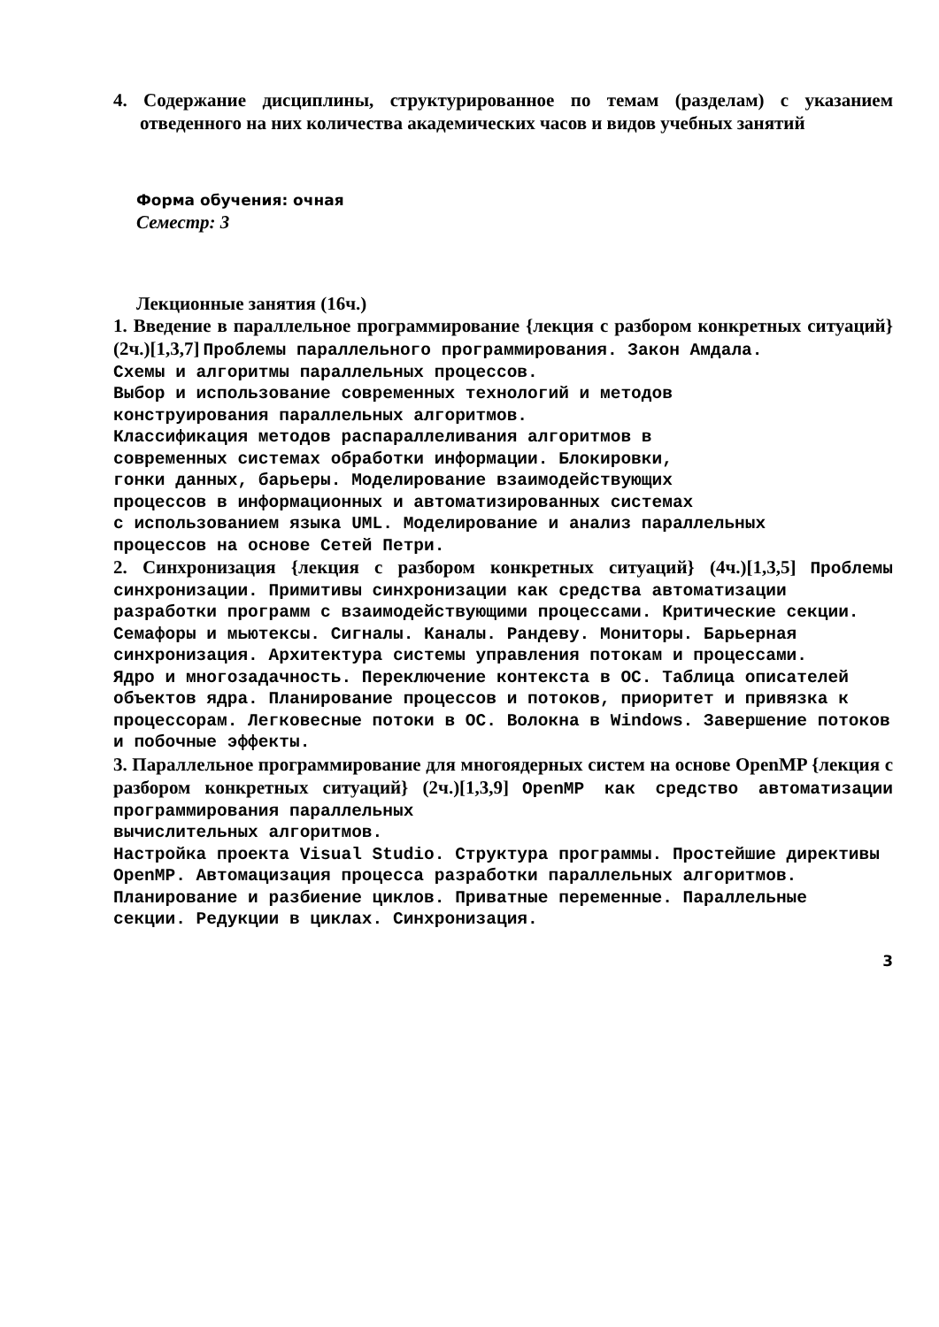4. Содержание дисциплины, структурированное по темам (разделам) с указанием отведенного на них количества академических часов и видов учебных занятий
Форма обучения: очная
Семестр: 3
Лекционные занятия (16ч.)
1. Введение в параллельное программирование {лекция с разбором конкретных ситуаций} (2ч.)[1,3,7] Проблемы параллельного программирования. Закон Амдала.
Схемы и алгоритмы параллельных процессов.
Выбор и использование современных технологий и методов
конструирования параллельных алгоритмов.
Классификация методов распараллеливания алгоритмов в
современных системах обработки информации. Блокировки,
гонки данных, барьеры. Моделирование взаимодействующих
процессов в информационных и автоматизированных системах
с использованием языка UML. Моделирование и анализ параллельных
процессов на основе Сетей Петри.
2. Синхронизация {лекция с разбором конкретных ситуаций} (4ч.)[1,3,5] Проблемы синхронизации. Примитивы синхронизации как средства автоматизации
разработки программ с взаимодействующими процессами. Критические секции.
Семафоры и мьютексы. Сигналы. Каналы. Рандеву. Мониторы. Барьерная
синхронизация. Архитектура системы управления потокам и процессами.
Ядро и многозадачность. Переключение контекста в ОС. Таблица описателей
объектов ядра. Планирование процессов и потоков, приоритет и привязка к
процессорам. Легковесные потоки в ОС. Волокна в Windows. Завершение потоков
и побочные эффекты.
3. Параллельное программирование для многоядерных систем на основе OpenMP {лекция с разбором конкретных ситуаций} (2ч.)[1,3,9] OpenMP как средство автоматизации программирования параллельных
вычислительных алгоритмов.
Настройка проекта Visual Studio. Структура программы. Простейшие директивы
OpenMP. Автомацизация процесса разработки параллельных алгоритмов.
Планирование и разбиение циклов. Приватные переменные. Параллельные
секции. Редукции в циклах. Синхронизация.
3